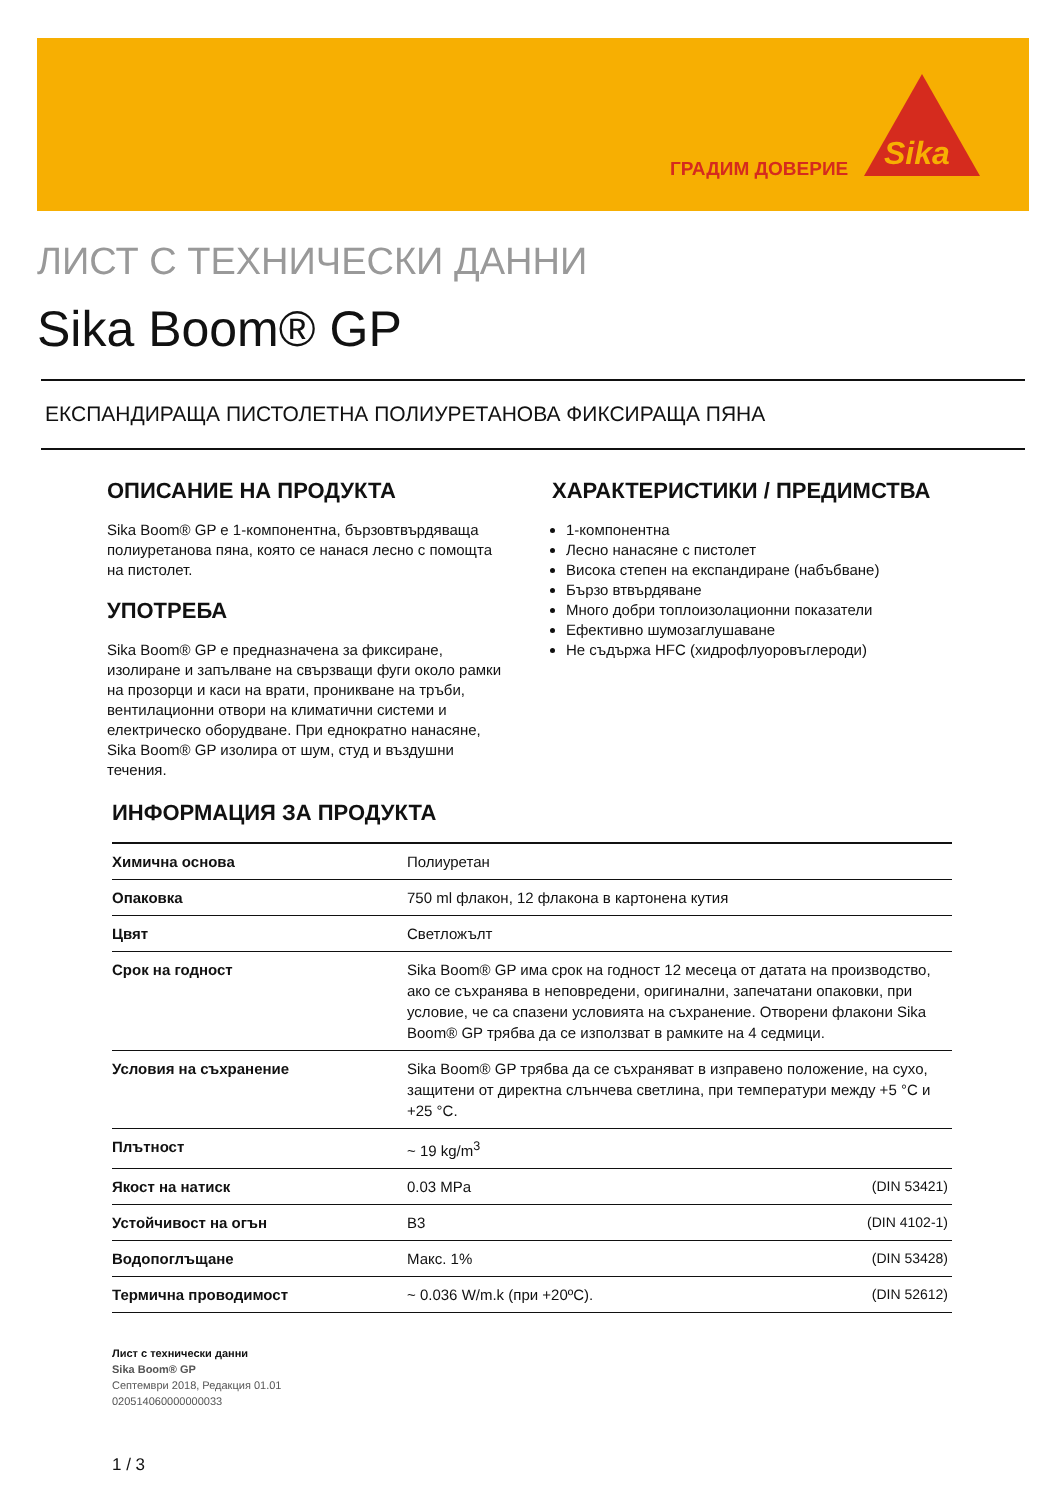ГРАДИМ ДОВЕРИЕ
Sika
ЛИСТ С ТЕХНИЧЕСКИ ДАННИ
Sika Boom® GP
ЕКСПАНДИРАЩА ПИСТОЛЕТНА ПОЛИУРЕТАНОВА ФИКСИРАЩА ПЯНА
ОПИСАНИЕ НА ПРОДУКТА
Sika Boom® GP е 1-компонентна, бързовтвърдяваща полиуретанова пяна, която се нанася лесно с помощта на пистолет.
УПОТРЕБА
Sika Boom® GP е предназначена за фиксиране, изолиране и запълване на свързващи фуги около рамки на прозорци и каси на врати, проникване на тръби, вентилационни отвори на климатични системи и електрическо оборудване. При еднократно нанасяне, Sika Boom® GP изолира от шум, студ и въздушни течения.
ХАРАКТЕРИСТИКИ / ПРЕДИМСТВА
1-компонентна
Лесно нанасяне с пистолет
Висока степен на експандиране (набъбване)
Бързо втвърдяване
Много добри топлоизолационни показатели
Ефективно шумозаглушаване
Не съдържа HFC (хидрофлуоровъглероди)
ИНФОРМАЦИЯ ЗА ПРОДУКТА
| Химична основа | Полиуретан | |
| Опаковка | 750 ml флакон, 12 флакона в картонена кутия | |
| Цвят | Светложълт | |
| Срок на годност | Sika Boom® GP има срок на годност 12 месеца от датата на производство, ако се съхранява в неповредени, оригинални, запечатани опаковки, при условие, че са спазени условията на съхранение. Отворени флакони Sika Boom® GP трябва да се използват в рамките на 4 седмици. | |
| Условия на съхранение | Sika Boom® GP трябва да се съхраняват в изправено положение, на сухо, защитени от директна слънчева светлина, при температури между +5 °C и +25 °C. | |
| Плътност | ~ 19 kg/m<sup>3</sup> | |
| Якост на натиск | 0.03 MPa | (DIN 53421) |
| Устойчивост на огън | B3 | (DIN 4102-1) |
| Водопоглъщане | Макс. 1% | (DIN 53428) |
| Термична проводимост | ~ 0.036 W/m.k (при +20ºC). | (DIN 52612) |
Лист с технически данни
Sika Boom® GP
Септември 2018, Редакция 01.01
020514060000000033
1 / 3